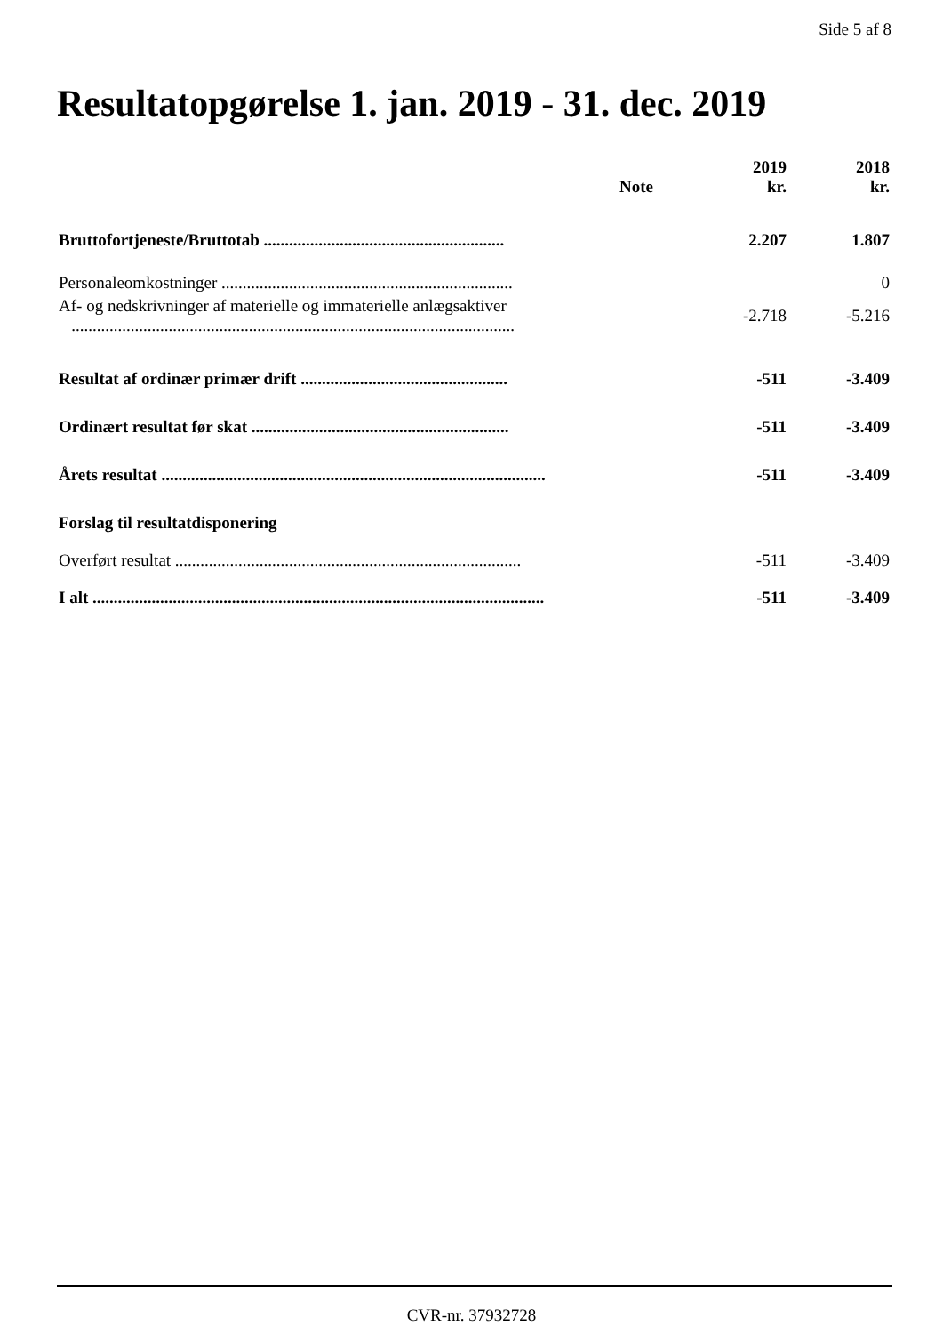Side 5 af 8
Resultatopgørelse 1. jan. 2019 - 31. dec. 2019
| | Note | 2019 kr. | 2018 kr. |
| --- | --- | --- | --- |
| Bruttofortjeneste/Bruttotab ......................................................... | | 2.207 | 1.807 |
| Personaleomkostninger ..................................................................... | | | 0 |
| Af- og nedskrivninger af materielle og immaterielle anlægsaktiver ......................................................................................................... | | -2.718 | -5.216 |
| Resultat af ordinær primær drift ................................................. | | -511 | -3.409 |
| Ordinært resultat før skat ............................................................. | | -511 | -3.409 |
| Årets resultat ........................................................................................... | | -511 | -3.409 |
| Forslag til resultatdisponering | | | |
| Overført resultat .................................................................................. | | -511 | -3.409 |
| I alt ........................................................................................................... | | -511 | -3.409 |
CVR-nr. 37932728